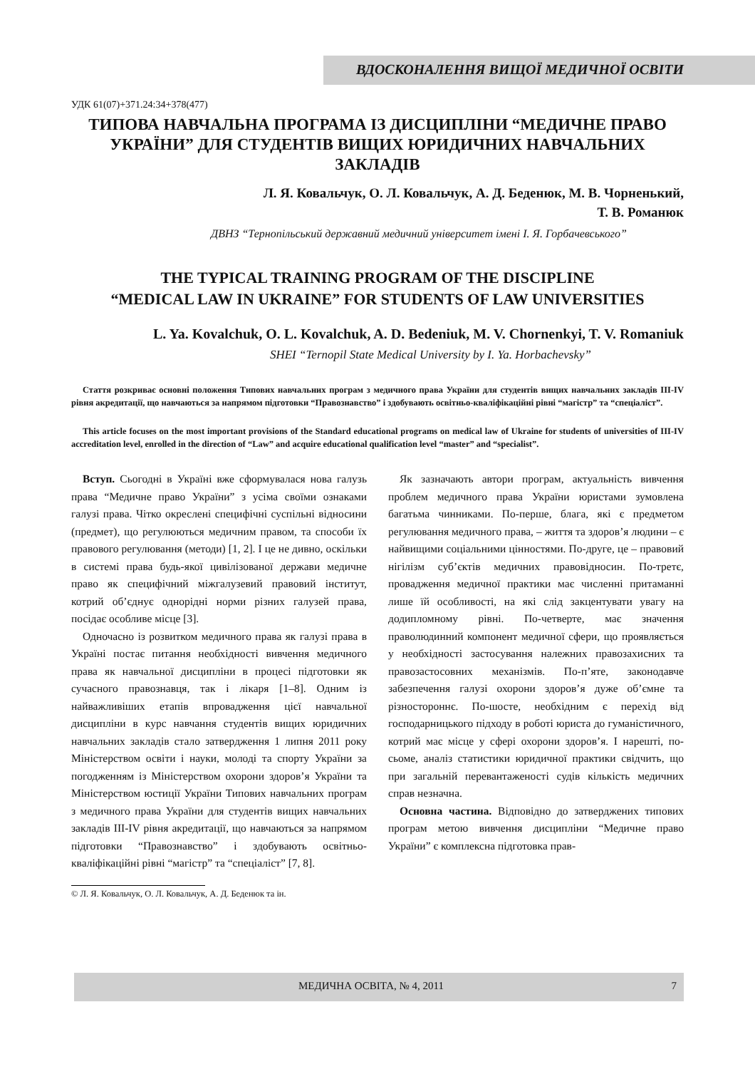ВДОСКОНАЛЕННЯ ВИЩОЇ МЕДИЧНОЇ ОСВІТИ
УДК 61(07)+371.24:34+378(477)
ТИПОВА НАВЧАЛЬНА ПРОГРАМА ІЗ ДИСЦИПЛІНИ “МЕДИЧНЕ ПРАВО УКРАЇНИ” ДЛЯ СТУДЕНТІВ ВИЩИХ ЮРИДИЧНИХ НАВЧАЛЬНИХ ЗАКЛАДІВ
Л. Я. Ковальчук, О. Л. Ковальчук, А. Д. Беденюк, М. В. Чорненький,
Т. В. Романюк
ДВНЗ “Тернопільський державний медичний університет імені І. Я. Горбачевського”
THE TYPICAL TRAINING PROGRAM OF THE DISCIPLINE
“MEDICAL LAW IN UKRAINE” FOR STUDENTS OF LAW UNIVERSITIES
L. Ya. Kovalchuk, O. L. Kovalchuk, A. D. Bedeniuk, M. V. Chornenkyi, T. V. Romaniuk
SHEI “Ternopil State Medical University by I. Ya. Horbachevsky”
Стаття розкриває основні положення Типових навчальних програм з медичного права України для студентів вищих навчальних закладів ІІІ-IV рівня акредитації, що навчаються за напрямом підготовки “Правознавство” і здобувають освітньо-кваліфікаційні рівні “магістр” та “спеціаліст”.
This article focuses on the most important provisions of the Standard educational programs on medical law of Ukraine for students of universities of III-IV accreditation level, enrolled in the direction of “Law” and acquire educational qualification level “master” and “specialist”.
Вступ. Сьогодні в Україні вже сформувалася нова галузь права “Медичне право України” з усіма своїми ознаками галузі права. Чітко окреслені специфічні суспільні відносини (предмет), що регулюються медичним правом, та способи їх правового регулювання (методи) [1, 2]. І це не дивно, оскільки в системі права будь-якої цивілізованої держави медичне право як специфічний міжгалузевий правовий інститут, котрий об’єднує однорідні норми різних галузей права, посідає особливе місце [3].
Одночасно із розвитком медичного права як галузі права в Україні постає питання необхідності вивчення медичного права як навчальної дисципліни в процесі підготовки як сучасного правознавця, так і лікаря [1–8]. Одним із найважливіших етапів впровадження цієї навчальної дисципліни в курс навчання студентів вищих юридичних навчальних закладів стало затвердження 1 липня 2011 року Міністерством освіти і науки, молоді та спорту України за погодженням із Міністерством охорони здоров’я України та Міністерством юстиції України Типових навчальних програм з медичного права України для студентів вищих навчальних закладів ІІІ-IV рівня акредитації, що навчаються за напрямом підготовки “Правознавство” і здобувають освітньо-кваліфікаційні рівні “магістр” та “спеціаліст” [7, 8].
Як зазначають автори програм, актуальність вивчення проблем медичного права України юристами зумовлена багатьма чинниками. По-перше, блага, які є предметом регулювання медичного права, – життя та здоров’я людини – є найвищими соціальними цінностями. По-друге, це – правовий нігілізм суб’єктів медичних правовідносин. По-третє, провадження медичної практики має численні притаманні лише їй особливості, на які слід закцентувати увагу на додипломному рівні. По-четверте, має значення праволюдинний компонент медичної сфери, що проявляється у необхідності застосування належних правозахисних та правозастосовних механізмів. По-п’яте, законодавче забезпечення галузі охорони здоров’я дуже об’ємне та різностороннє. По-шосте, необхідним є перехід від господарницького підходу в роботі юриста до гуманістичного, котрий має місце у сфері охорони здоров’я. І нарешті, по-сьоме, аналіз статистики юридичної практики свідчить, що при загальній перевантаженості судів кількість медичних справ незначна.
Основна частина. Відповідно до затверджених типових програм метою вивчення дисципліни “Медичне право України” є комплексна підготовка прав-
© Л. Я. Ковальчук, О. Л. Ковальчук, А. Д. Беденюк та ін.
МЕДИЧНА ОСВІТА, № 4, 2011 7